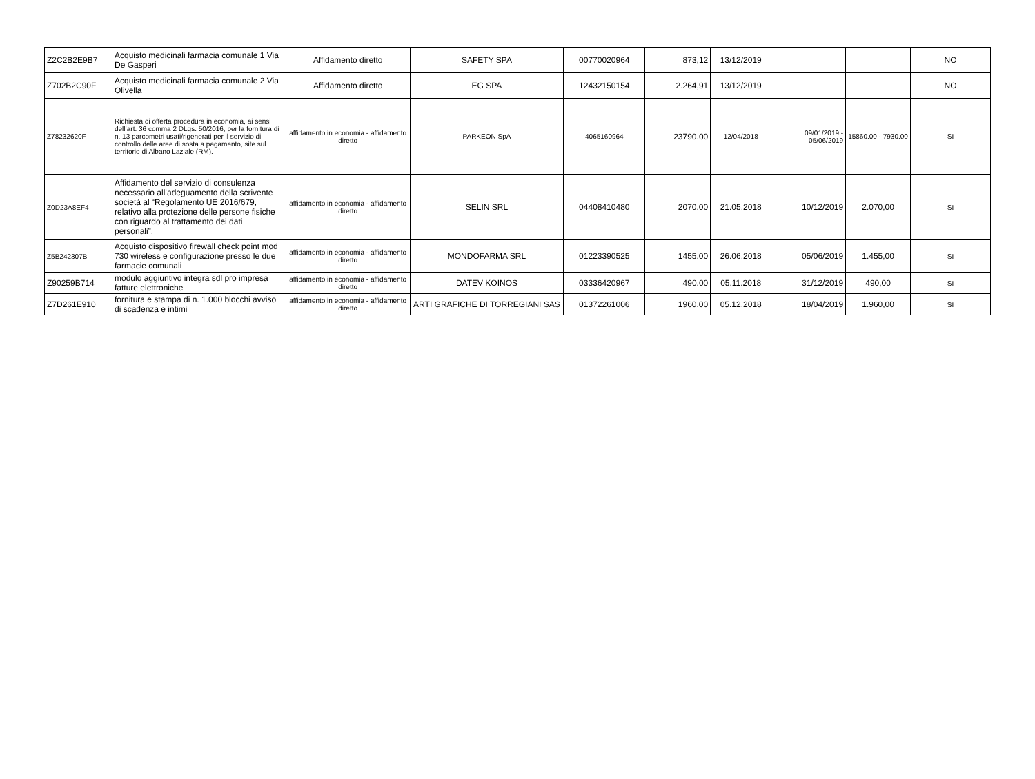| Z2C2B2E9B7 | Acquisto medicinali farmacia comunale 1 Via De Gasperi | Affidamento diretto | SAFETY SPA | 00770020964 | 873,12 | 13/12/2019 | | | NO |
| Z702B2C90F | Acquisto medicinali farmacia comunale 2 Via Olivella | Affidamento diretto | EG SPA | 12432150154 | 2.264,91 | 13/12/2019 | | | NO |
| Z78232620F | Richiesta di offerta procedura in economia, ai sensi dell’art. 36 comma 2 DLgs. 50/2016, per la fornitura di n. 13 parcometri usati/rigenerati per il servizio di controllo delle aree di sosta a pagamento, site sul territorio di Albano Laziale (RM). | affidamento in economia - affidamento diretto | PARKEON SpA | 4065160964 | 23790.00 | 12/04/2018 | 09/01/2019 - 05/06/2019 | 15860.00 - 7930.00 | SI |
| Z0D23A8EF4 | Affidamento del servizio di consulenza necessario all’adeguamento della scrivente società al “Regolamento UE 2016/679, relativo alla protezione delle persone fisiche con riguardo al trattamento dei dati personali”. | affidamento in economia - affidamento diretto | SELIN SRL | 04408410480 | 2070.00 | 21.05.2018 | 10/12/2019 | 2.070,00 | SI |
| Z5B242307B | Acquisto dispositivo firewall check point mod 730 wireless e configurazione presso le due farmacie comunali | affidamento in economia - affidamento diretto | MONDOFARMA SRL | 01223390525 | 1455.00 | 26.06.2018 | 05/06/2019 | 1.455,00 | SI |
| Z90259B714 | modulo aggiuntivo integra sdl pro impresa fatture elettroniche | affidamento in economia - affidamento diretto | DATEV KOINOS | 03336420967 | 490.00 | 05.11.2018 | 31/12/2019 | 490,00 | SI |
| Z7D261E910 | fornitura e stampa di n. 1.000 blocchi avviso di scadenza e intimi | affidamento in economia - affidamento diretto | ARTI GRAFICHE DI TORREGIANI SAS | 01372261006 | 1960.00 | 05.12.2018 | 18/04/2019 | 1.960,00 | SI |